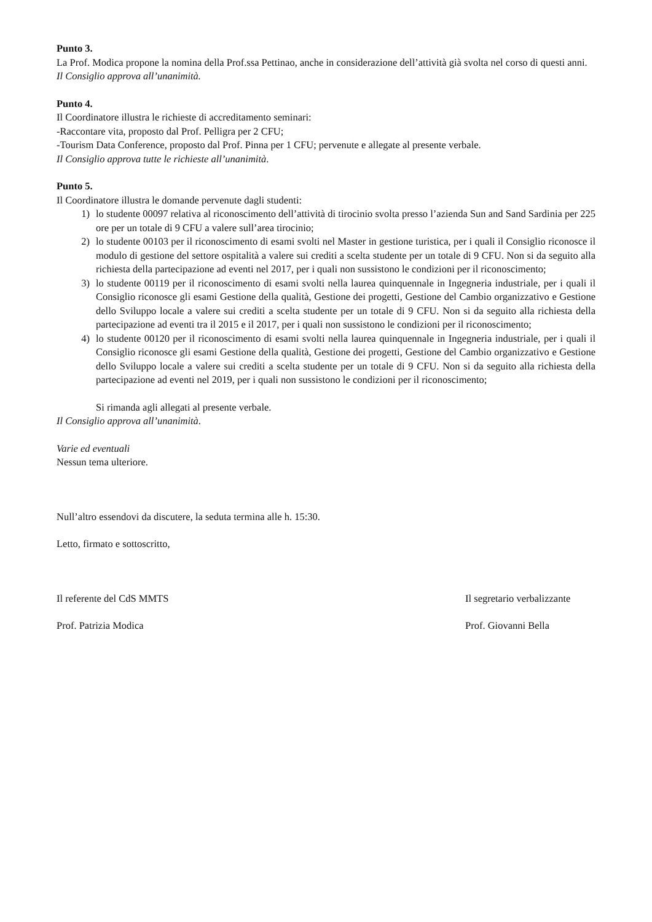Punto 3.
La Prof. Modica propone la nomina della Prof.ssa Pettinao, anche in considerazione dell’attività già svolta nel corso di questi anni.
Il Consiglio approva all’unanimità.
Punto 4.
Il Coordinatore illustra le richieste di accreditamento seminari:
-Raccontare vita, proposto dal Prof. Pelligra per 2 CFU;
-Tourism Data Conference, proposto dal Prof. Pinna per 1 CFU; pervenute e allegate al presente verbale.
Il Consiglio approva tutte le richieste all’unanimità.
Punto 5.
Il Coordinatore illustra le domande pervenute dagli studenti:
1) lo studente 00097 relativa al riconoscimento dell’attività di tirocinio svolta presso l’azienda Sun and Sand Sardinia per 225 ore per un totale di 9 CFU a valere sull’area tirocinio;
2) lo studente 00103 per il riconoscimento di esami svolti nel Master in gestione turistica, per i quali il Consiglio riconosce il modulo di gestione del settore ospitalità a valere sui crediti a scelta studente per un totale di 9 CFU. Non si da seguito alla richiesta della partecipazione ad eventi nel 2017, per i quali non sussistono le condizioni per il riconoscimento;
3) lo studente 00119 per il riconoscimento di esami svolti nella laurea quinquennale in Ingegneria industriale, per i quali il Consiglio riconosce gli esami Gestione della qualità, Gestione dei progetti, Gestione del Cambio organizzativo e Gestione dello Sviluppo locale a valere sui crediti a scelta studente per un totale di 9 CFU. Non si da seguito alla richiesta della partecipazione ad eventi tra il 2015 e il 2017, per i quali non sussistono le condizioni per il riconoscimento;
4) lo studente 00120 per il riconoscimento di esami svolti nella laurea quinquennale in Ingegneria industriale, per i quali il Consiglio riconosce gli esami Gestione della qualità, Gestione dei progetti, Gestione del Cambio organizzativo e Gestione dello Sviluppo locale a valere sui crediti a scelta studente per un totale di 9 CFU. Non si da seguito alla richiesta della partecipazione ad eventi nel 2019, per i quali non sussistono le condizioni per il riconoscimento;
Si rimanda agli allegati al presente verbale.
Il Consiglio approva all’unanimità.
Varie ed eventuali
Nessun tema ulteriore.
Null’altro essendovi da discutere, la seduta termina alle h. 15:30.
Letto, firmato e sottoscritto,
Il referente del CdS MMTS Il segretario verbalizzante
Prof. Patrizia Modica Prof. Giovanni Bella